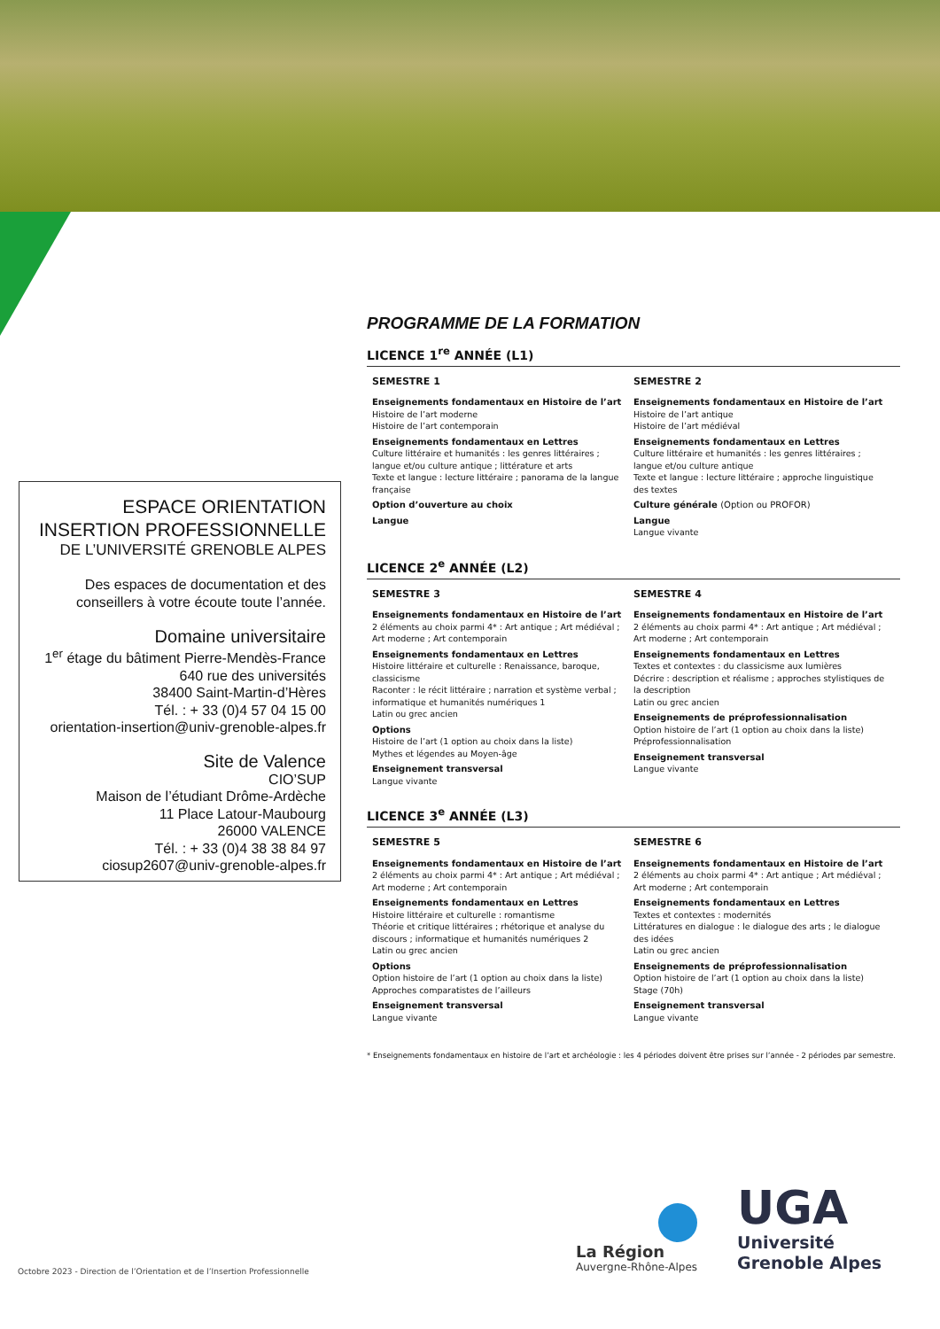ESPACE ORIENTATION
INSERTION PROFESSIONNELLE
DE L’UNIVERSITÉ GRENOBLE ALPES
Des espaces de documentation et des conseillers à votre écoute toute l’année.
Domaine universitaire
1<sup>er</sup> étage du bâtiment Pierre-Mendès-France
640 rue des universités
38400 Saint-Martin-d’Hères
Tél. : + 33 (0)4 57 04 15 00
orientation-insertion@univ-grenoble-alpes.fr
Site de Valence
CIO’SUP
Maison de l’étudiant Drôme-Ardèche
11 Place Latour-Maubourg
26000 VALENCE
Tél. : + 33 (0)4 38 38 84 97
ciosup2607@univ-grenoble-alpes.fr
PROGRAMME DE LA FORMATION
LICENCE 1<sup>re</sup> ANNÉE (L1)
SEMESTRE 1
Enseignements fondamentaux en Histoire de l’art
Histoire de l’art moderne
Histoire de l’art contemporain
Enseignements fondamentaux en Lettres
Culture littéraire et humanités : les genres littéraires ; langue et/ou culture antique ; littérature et arts
Texte et langue : lecture littéraire ; panorama de la langue française
Option d’ouverture au choix
Langue
SEMESTRE 2
Enseignements fondamentaux en Histoire de l’art
Histoire de l’art antique
Histoire de l’art médiéval
Enseignements fondamentaux en Lettres
Culture littéraire et humanités : les genres littéraires ; langue et/ou culture antique
Texte et langue : lecture littéraire ; approche linguistique des textes
Culture générale (Option ou PROFOR)
Langue
Langue vivante
LICENCE 2<sup>e</sup> ANNÉE (L2)
SEMESTRE 3
Enseignements fondamentaux en Histoire de l’art
2 éléments au choix parmi 4* : Art antique ; Art médiéval ; Art moderne ; Art contemporain
Enseignements fondamentaux en Lettres
Histoire littéraire et culturelle : Renaissance, baroque, classicisme
Raconter : le récit littéraire ; narration et système verbal ; informatique et humanités numériques 1
Latin ou grec ancien
Options
Histoire de l’art (1 option au choix dans la liste)
Mythes et légendes au Moyen-âge
Enseignement transversal
Langue vivante
SEMESTRE 4
Enseignements fondamentaux en Histoire de l’art
2 éléments au choix parmi 4* : Art antique ; Art médiéval ; Art moderne ; Art contemporain
Enseignements fondamentaux en Lettres
Textes et contextes : du classicisme aux lumières
Décrire : description et réalisme ; approches stylistiques de la description
Latin ou grec ancien
Enseignements de préprofessionnalisation
Option histoire de l’art (1 option au choix dans la liste)
Préprofessionnalisation
Enseignement transversal
Langue vivante
LICENCE 3<sup>e</sup> ANNÉE (L3)
SEMESTRE 5
Enseignements fondamentaux en Histoire de l’art
2 éléments au choix parmi 4* : Art antique ; Art médiéval ; Art moderne ; Art contemporain
Enseignements fondamentaux en Lettres
Histoire littéraire et culturelle : romantisme
Théorie et critique littéraires ; rhétorique et analyse du discours ; informatique et humanités numériques 2
Latin ou grec ancien
Options
Option histoire de l’art (1 option au choix dans la liste)
Approches comparatistes de l’ailleurs
Enseignement transversal
Langue vivante
SEMESTRE 6
Enseignements fondamentaux en Histoire de l’art
2 éléments au choix parmi 4* : Art antique ; Art médiéval ; Art moderne ; Art contemporain
Enseignements fondamentaux en Lettres
Textes et contextes : modernités
Littératures en dialogue : le dialogue des arts ; le dialogue des idées
Latin ou grec ancien
Enseignements de préprofessionnalisation
Option histoire de l’art (1 option au choix dans la liste)
Stage (70h)
Enseignement transversal
Langue vivante
* Enseignements fondamentaux en histoire de l’art et archéologie : les 4 périodes doivent être prises sur l’année - 2 périodes par semestre.
La Région
Auvergne-Rhône-Alpes
UGA
Université
Grenoble Alpes
Octobre 2023 - Direction de l’Orientation et de l’Insertion Professionnelle